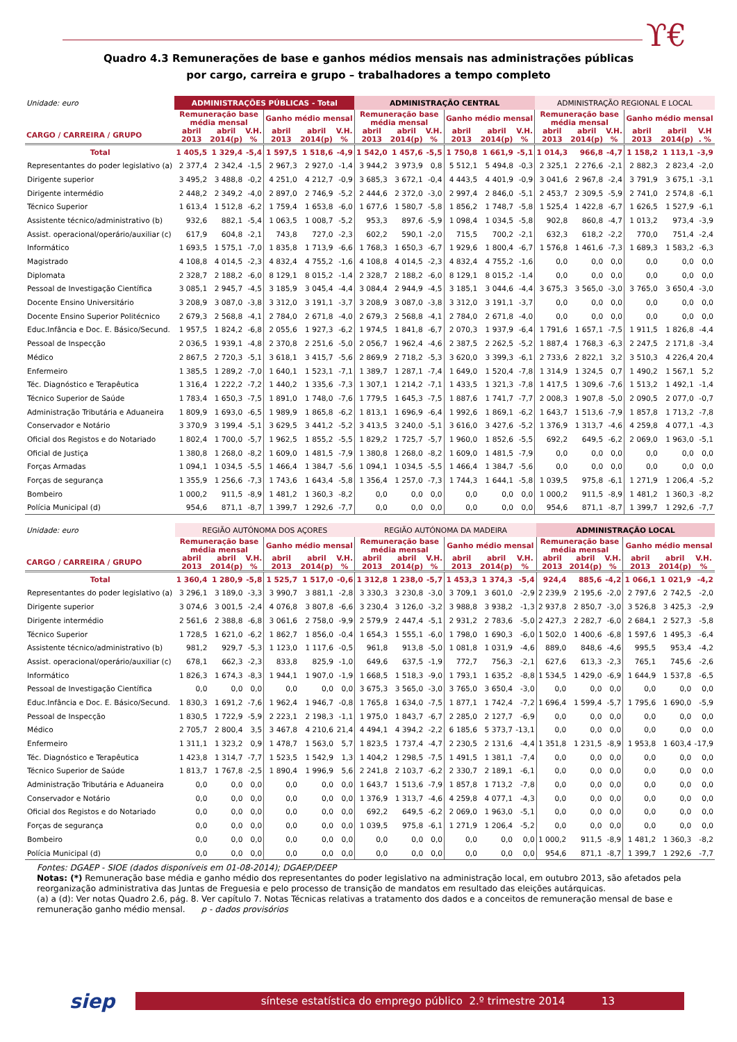ϒ€
Quadro 4.3 Remunerações de base e ganhos médios mensais nas administrações públicas
por cargo, carreira e grupo – trabalhadores a tempo completo
| Unidade: euro | ADMINISTRAÇÕES PÚBLICAS - Total | | | | | | ADMINISTRAÇÃO CENTRAL | | | | | | ADMINISTRAÇÃO REGIONAL E LOCAL | | | | | |
| --- | --- | --- | --- | --- | --- | --- | --- | --- | --- | --- | --- | --- | --- | --- | --- | --- | --- | --- |
| | Remuneração base média mensal | | | Ganho médio mensal | | | Remuneração base média mensal | | | Ganho médio mensal | | | Remuneração base média mensal | | | Ganho médio mensal | | |
| CARGO / CARREIRA / GRUPO | abril 2013 | abril 2014(p) | V.H. % | abril 2013 | abril 2014(p) | V.H. % | abril 2013 | abril 2014(p) | V.H. % | abril 2013 | abril 2014(p) | V.H. % | abril 2013 | abril 2014(p) | V.H. % | abril 2013 | abril 2014(p) | V.H . % |
| Total | 1 405,5 | 1 329,4 | -5,4 | 1 597,5 | 1 518,6 | -4,9 | 1 542,0 | 1 457,6 | -5,5 | 1 750,8 | 1 661,9 | -5,1 | 1 014,3 | 966,8 | -4,7 | 1 158,2 | 1 113,1 | -3,9 |
| Representantes do poder legislativo (a) | 2 377,4 | 2 342,4 | -1,5 | 2 967,3 | 2 927,0 | -1,4 | 3 944,2 | 3 973,9 | 0,8 | 5 512,1 | 5 494,8 | -0,3 | 2 325,1 | 2 276,6 | -2,1 | 2 882,3 | 2 823,4 | -2,0 |
| Dirigente superior | 3 495,2 | 3 488,8 | -0,2 | 4 251,0 | 4 212,7 | -0,9 | 3 685,3 | 3 672,1 | -0,4 | 4 443,5 | 4 401,9 | -0,9 | 3 041,6 | 2 967,8 | -2,4 | 3 791,9 | 3 675,1 | -3,1 |
| Dirigente intermédio | 2 448,2 | 2 349,2 | -4,0 | 2 897,0 | 2 746,9 | -5,2 | 2 444,6 | 2 372,0 | -3,0 | 2 997,4 | 2 846,0 | -5,1 | 2 453,7 | 2 309,5 | -5,9 | 2 741,0 | 2 574,8 | -6,1 |
| Técnico Superior | 1 613,4 | 1 512,8 | -6,2 | 1 759,4 | 1 653,8 | -6,0 | 1 677,6 | 1 580,7 | -5,8 | 1 856,2 | 1 748,7 | -5,8 | 1 525,4 | 1 422,8 | -6,7 | 1 626,5 | 1 527,9 | -6,1 |
| Assistente técnico/administrativo (b) | 932,6 | 882,1 | -5,4 | 1 063,5 | 1 008,7 | -5,2 | 953,3 | 897,6 | -5,9 | 1 098,4 | 1 034,5 | -5,8 | 902,8 | 860,8 | -4,7 | 1 013,2 | 973,4 | -3,9 |
| Assist. operacional/operário/auxiliar (c) | 617,9 | 604,8 | -2,1 | 743,8 | 727,0 | -2,3 | 602,2 | 590,1 | -2,0 | 715,5 | 700,2 | -2,1 | 632,3 | 618,2 | -2,2 | 770,0 | 751,4 | -2,4 |
| Informático | 1 693,5 | 1 575,1 | -7,0 | 1 835,8 | 1 713,9 | -6,6 | 1 768,3 | 1 650,3 | -6,7 | 1 929,6 | 1 800,4 | -6,7 | 1 576,8 | 1 461,6 | -7,3 | 1 689,3 | 1 583,2 | -6,3 |
| Magistrado | 4 108,8 | 4 014,5 | -2,3 | 4 832,4 | 4 755,2 | -1,6 | 4 108,8 | 4 014,5 | -2,3 | 4 832,4 | 4 755,2 | -1,6 | 0,0 | 0,0 | 0,0 | 0,0 | 0,0 | 0,0 |
| Diplomata | 2 328,7 | 2 188,2 | -6,0 | 8 129,1 | 8 015,2 | -1,4 | 2 328,7 | 2 188,2 | -6,0 | 8 129,1 | 8 015,2 | -1,4 | 0,0 | 0,0 | 0,0 | 0,0 | 0,0 | 0,0 |
| Pessoal de Investigação Científica | 3 085,1 | 2 945,7 | -4,5 | 3 185,9 | 3 045,4 | -4,4 | 3 084,4 | 2 944,9 | -4,5 | 3 185,1 | 3 044,6 | -4,4 | 3 675,3 | 3 565,0 | -3,0 | 3 765,0 | 3 650,4 | -3,0 |
| Docente Ensino Universitário | 3 208,9 | 3 087,0 | -3,8 | 3 312,0 | 3 191,1 | -3,7 | 3 208,9 | 3 087,0 | -3,8 | 3 312,0 | 3 191,1 | -3,7 | 0,0 | 0,0 | 0,0 | 0,0 | 0,0 | 0,0 |
| Docente Ensino Superior Politécnico | 2 679,3 | 2 568,8 | -4,1 | 2 784,0 | 2 671,8 | -4,0 | 2 679,3 | 2 568,8 | -4,1 | 2 784,0 | 2 671,8 | -4,0 | 0,0 | 0,0 | 0,0 | 0,0 | 0,0 | 0,0 |
| Educ.Infância e Doc. E. Básico/Secund. | 1 957,5 | 1 824,2 | -6,8 | 2 055,6 | 1 927,3 | -6,2 | 1 974,5 | 1 841,8 | -6,7 | 2 070,3 | 1 937,9 | -6,4 | 1 791,6 | 1 657,1 | -7,5 | 1 911,5 | 1 826,8 | -4,4 |
| Pessoal de Inspecção | 2 036,5 | 1 939,1 | -4,8 | 2 370,8 | 2 251,6 | -5,0 | 2 056,7 | 1 962,4 | -4,6 | 2 387,5 | 2 262,5 | -5,2 | 1 887,4 | 1 768,3 | -6,3 | 2 247,5 | 2 171,8 | -3,4 |
| Médico | 2 867,5 | 2 720,3 | -5,1 | 3 618,1 | 3 415,7 | -5,6 | 2 869,9 | 2 718,2 | -5,3 | 3 620,0 | 3 399,3 | -6,1 | 2 733,6 | 2 822,1 | 3,2 | 3 510,3 | 4 226,4 | 20,4 |
| Enfermeiro | 1 385,5 | 1 289,2 | -7,0 | 1 640,1 | 1 523,1 | -7,1 | 1 389,7 | 1 287,1 | -7,4 | 1 649,0 | 1 520,4 | -7,8 | 1 314,9 | 1 324,5 | 0,7 | 1 490,2 | 1 567,1 | 5,2 |
| Téc. Diagnóstico e Terapêutica | 1 316,4 | 1 222,2 | -7,2 | 1 440,2 | 1 335,6 | -7,3 | 1 307,1 | 1 214,2 | -7,1 | 1 433,5 | 1 321,3 | -7,8 | 1 417,5 | 1 309,6 | -7,6 | 1 513,2 | 1 492,1 | -1,4 |
| Técnico Superior de Saúde | 1 783,4 | 1 650,3 | -7,5 | 1 891,0 | 1 748,0 | -7,6 | 1 779,5 | 1 645,3 | -7,5 | 1 887,6 | 1 741,7 | -7,7 | 2 008,3 | 1 907,8 | -5,0 | 2 090,5 | 2 077,0 | -0,7 |
| Administração Tributária e Aduaneira | 1 809,9 | 1 693,0 | -6,5 | 1 989,9 | 1 865,8 | -6,2 | 1 813,1 | 1 696,9 | -6,4 | 1 992,6 | 1 869,1 | -6,2 | 1 643,7 | 1 513,6 | -7,9 | 1 857,8 | 1 713,2 | -7,8 |
| Conservador e Notário | 3 370,9 | 3 199,4 | -5,1 | 3 629,5 | 3 441,2 | -5,2 | 3 413,5 | 3 240,0 | -5,1 | 3 616,0 | 3 427,6 | -5,2 | 1 376,9 | 1 313,7 | -4,6 | 4 259,8 | 4 077,1 | -4,3 |
| Oficial dos Registos e do Notariado | 1 802,4 | 1 700,0 | -5,7 | 1 962,5 | 1 855,2 | -5,5 | 1 829,2 | 1 725,7 | -5,7 | 1 960,0 | 1 852,6 | -5,5 | 692,2 | 649,5 | -6,2 | 2 069,0 | 1 963,0 | -5,1 |
| Oficial de Justiça | 1 380,8 | 1 268,0 | -8,2 | 1 609,0 | 1 481,5 | -7,9 | 1 380,8 | 1 268,0 | -8,2 | 1 609,0 | 1 481,5 | -7,9 | 0,0 | 0,0 | 0,0 | 0,0 | 0,0 | 0,0 |
| Forças Armadas | 1 094,1 | 1 034,5 | -5,5 | 1 466,4 | 1 384,7 | -5,6 | 1 094,1 | 1 034,5 | -5,5 | 1 466,4 | 1 384,7 | -5,6 | 0,0 | 0,0 | 0,0 | 0,0 | 0,0 | 0,0 |
| Forças de segurança | 1 355,9 | 1 256,6 | -7,3 | 1 743,6 | 1 643,4 | -5,8 | 1 356,4 | 1 257,0 | -7,3 | 1 744,3 | 1 644,1 | -5,8 | 1 039,5 | 975,8 | -6,1 | 1 271,9 | 1 206,4 | -5,2 |
| Bombeiro | 1 000,2 | 911,5 | -8,9 | 1 481,2 | 1 360,3 | -8,2 | 0,0 | 0,0 | 0,0 | 0,0 | 0,0 | 0,0 | 1 000,2 | 911,5 | -8,9 | 1 481,2 | 1 360,3 | -8,2 |
| Polícia Municipal (d) | 954,6 | 871,1 | -8,7 | 1 399,7 | 1 292,6 | -7,7 | 0,0 | 0,0 | 0,0 | 0,0 | 0,0 | 0,0 | 954,6 | 871,1 | -8,7 | 1 399,7 | 1 292,6 | -7,7 |
| Unidade: euro | REGIÃO AUTÓNOMA DOS AÇORES | | | | | | REGIÃO AUTÓNOMA DA MADEIRA | | | | | | ADMINISTRAÇÃO LOCAL | | | | | |
| --- | --- | --- | --- | --- | --- | --- | --- | --- | --- | --- | --- | --- | --- | --- | --- | --- | --- | --- |
| | Remuneração base média mensal | | | Ganho médio mensal | | | Remuneração base média mensal | | | Ganho médio mensal | | | Remuneração base média mensal | | | Ganho médio mensal | | |
| CARGO / CARREIRA / GRUPO | abril 2013 | abril 2014(p) | V.H. % | abril 2013 | abril 2014(p) | V.H. % | abril 2013 | abril 2014(p) | V.H. % | abril 2013 | abril 2014(p) | V.H. % | abril 2013 | abril 2014(p) | V.H. % | abril 2013 | abril 2014(p) | V.H. % |
| Total | 1 360,4 | 1 280,9 | -5,8 | 1 525,7 | 1 517,0 | -0,6 | 1 312,8 | 1 238,0 | -5,7 | 1 453,3 | 1 374,3 | -5,4 | 924,4 | 885,6 | -4,2 | 1 066,1 | 1 021,9 | -4,2 |
| Representantes do poder legislativo (a) | 3 296,1 | 3 189,0 | -3,3 | 3 990,7 | 3 881,1 | -2,8 | 3 330,3 | 3 230,8 | -3,0 | 3 709,1 | 3 601,0 | -2,9 | 2 239,9 | 2 195,6 | -2,0 | 2 797,6 | 2 742,5 | -2,0 |
| Dirigente superior | 3 074,6 | 3 001,5 | -2,4 | 4 076,8 | 3 807,8 | -6,6 | 3 230,4 | 3 126,0 | -3,2 | 3 988,8 | 3 938,2 | -1,3 | 2 937,8 | 2 850,7 | -3,0 | 3 526,8 | 3 425,3 | -2,9 |
| Dirigente intermédio | 2 561,6 | 2 388,8 | -6,8 | 3 061,6 | 2 758,0 | -9,9 | 2 579,9 | 2 447,4 | -5,1 | 2 931,2 | 2 783,6 | -5,0 | 2 427,3 | 2 282,7 | -6,0 | 2 684,1 | 2 527,3 | -5,8 |
| Técnico Superior | 1 728,5 | 1 621,0 | -6,2 | 1 862,7 | 1 856,0 | -0,4 | 1 654,3 | 1 555,1 | -6,0 | 1 798,0 | 1 690,3 | -6,0 | 1 502,0 | 1 400,6 | -6,8 | 1 597,6 | 1 495,3 | -6,4 |
| Assistente técnico/administrativo (b) | 981,2 | 929,7 | -5,3 | 1 123,0 | 1 117,6 | -0,5 | 961,8 | 913,8 | -5,0 | 1 081,8 | 1 031,9 | -4,6 | 889,0 | 848,6 | -4,6 | 995,5 | 953,4 | -4,2 |
| Assist. operacional/operário/auxiliar (c) | 678,1 | 662,3 | -2,3 | 833,8 | 825,9 | -1,0 | 649,6 | 637,5 | -1,9 | 772,7 | 756,3 | -2,1 | 627,6 | 613,3 | -2,3 | 765,1 | 745,6 | -2,6 |
| Informático | 1 826,3 | 1 674,3 | -8,3 | 1 944,1 | 1 907,0 | -1,9 | 1 668,5 | 1 518,3 | -9,0 | 1 793,1 | 1 635,2 | -8,8 | 1 534,5 | 1 429,0 | -6,9 | 1 644,9 | 1 537,8 | -6,5 |
| Pessoal de Investigação Científica | 0,0 | 0,0 | 0,0 | 0,0 | 0,0 | 0,0 | 3 675,3 | 3 565,0 | -3,0 | 3 765,0 | 3 650,4 | -3,0 | 0,0 | 0,0 | 0,0 | 0,0 | 0,0 | 0,0 |
| Educ.Infância e Doc. E. Básico/Secund. | 1 830,3 | 1 691,2 | -7,6 | 1 962,4 | 1 946,7 | -0,8 | 1 765,8 | 1 634,0 | -7,5 | 1 877,1 | 1 742,4 | -7,2 | 1 696,4 | 1 599,4 | -5,7 | 1 795,6 | 1 690,0 | -5,9 |
| Pessoal de Inspecção | 1 830,5 | 1 722,9 | -5,9 | 2 223,1 | 2 198,3 | -1,1 | 1 975,0 | 1 843,7 | -6,7 | 2 285,0 | 2 127,7 | -6,9 | 0,0 | 0,0 | 0,0 | 0,0 | 0,0 | 0,0 |
| Médico | 2 705,7 | 2 800,4 | 3,5 | 3 467,8 | 4 210,6 | 21,4 | 4 494,1 | 4 394,2 | -2,2 | 6 185,6 | 5 373,7 | -13,1 | 0,0 | 0,0 | 0,0 | 0,0 | 0,0 | 0,0 |
| Enfermeiro | 1 311,1 | 1 323,2 | 0,9 | 1 478,7 | 1 563,0 | 5,7 | 1 823,5 | 1 737,4 | -4,7 | 2 230,5 | 2 131,6 | -4,4 | 1 351,8 | 1 231,5 | -8,9 | 1 953,8 | 1 603,4 | -17,9 |
| Téc. Diagnóstico e Terapêutica | 1 423,8 | 1 314,7 | -7,7 | 1 523,5 | 1 542,9 | 1,3 | 1 404,2 | 1 298,5 | -7,5 | 1 491,5 | 1 381,1 | -7,4 | 0,0 | 0,0 | 0,0 | 0,0 | 0,0 | 0,0 |
| Técnico Superior de Saúde | 1 813,7 | 1 767,8 | -2,5 | 1 890,4 | 1 996,9 | 5,6 | 2 241,8 | 2 103,7 | -6,2 | 2 330,7 | 2 189,1 | -6,1 | 0,0 | 0,0 | 0,0 | 0,0 | 0,0 | 0,0 |
| Administração Tributária e Aduaneira | 0,0 | 0,0 | 0,0 | 0,0 | 0,0 | 0,0 | 1 643,7 | 1 513,6 | -7,9 | 1 857,8 | 1 713,2 | -7,8 | 0,0 | 0,0 | 0,0 | 0,0 | 0,0 | 0,0 |
| Conservador e Notário | 0,0 | 0,0 | 0,0 | 0,0 | 0,0 | 0,0 | 1 376,9 | 1 313,7 | -4,6 | 4 259,8 | 4 077,1 | -4,3 | 0,0 | 0,0 | 0,0 | 0,0 | 0,0 | 0,0 |
| Oficial dos Registos e do Notariado | 0,0 | 0,0 | 0,0 | 0,0 | 0,0 | 0,0 | 692,2 | 649,5 | -6,2 | 2 069,0 | 1 963,0 | -5,1 | 0,0 | 0,0 | 0,0 | 0,0 | 0,0 | 0,0 |
| Forças de segurança | 0,0 | 0,0 | 0,0 | 0,0 | 0,0 | 0,0 | 1 039,5 | 975,8 | -6,1 | 1 271,9 | 1 206,4 | -5,2 | 0,0 | 0,0 | 0,0 | 0,0 | 0,0 | 0,0 |
| Bombeiro | 0,0 | 0,0 | 0,0 | 0,0 | 0,0 | 0,0 | 0,0 | 0,0 | 0,0 | 0,0 | 0,0 | 0,0 | 1 000,2 | 911,5 | -8,9 | 1 481,2 | 1 360,3 | -8,2 |
| Polícia Municipal (d) | 0,0 | 0,0 | 0,0 | 0,0 | 0,0 | 0,0 | 0,0 | 0,0 | 0,0 | 0,0 | 0,0 | 0,0 | 954,6 | 871,1 | -8,7 | 1 399,7 | 1 292,6 | -7,7 |
Fontes: DGAEP - SIOE (dados disponíveis em 01-08-2014); DGAEP/DEEP
Notas: (*) Remuneração base média e ganho médio dos representantes do poder legislativo na administração local, em outubro 2013, são afetados pela reorganização administrativa das Juntas de Freguesia e pelo processo de transição de mandatos em resultado das eleições autárquicas.
(a) a (d): Ver notas Quadro 2.6, pág. 8. Ver capítulo 7. Notas Técnicas relativas a tratamento dos dados e a conceitos de remuneração mensal de base e remuneração ganho médio mensal. p - dados provisórios
siep
síntese estatística do emprego público 2.º trimestre 2014 13